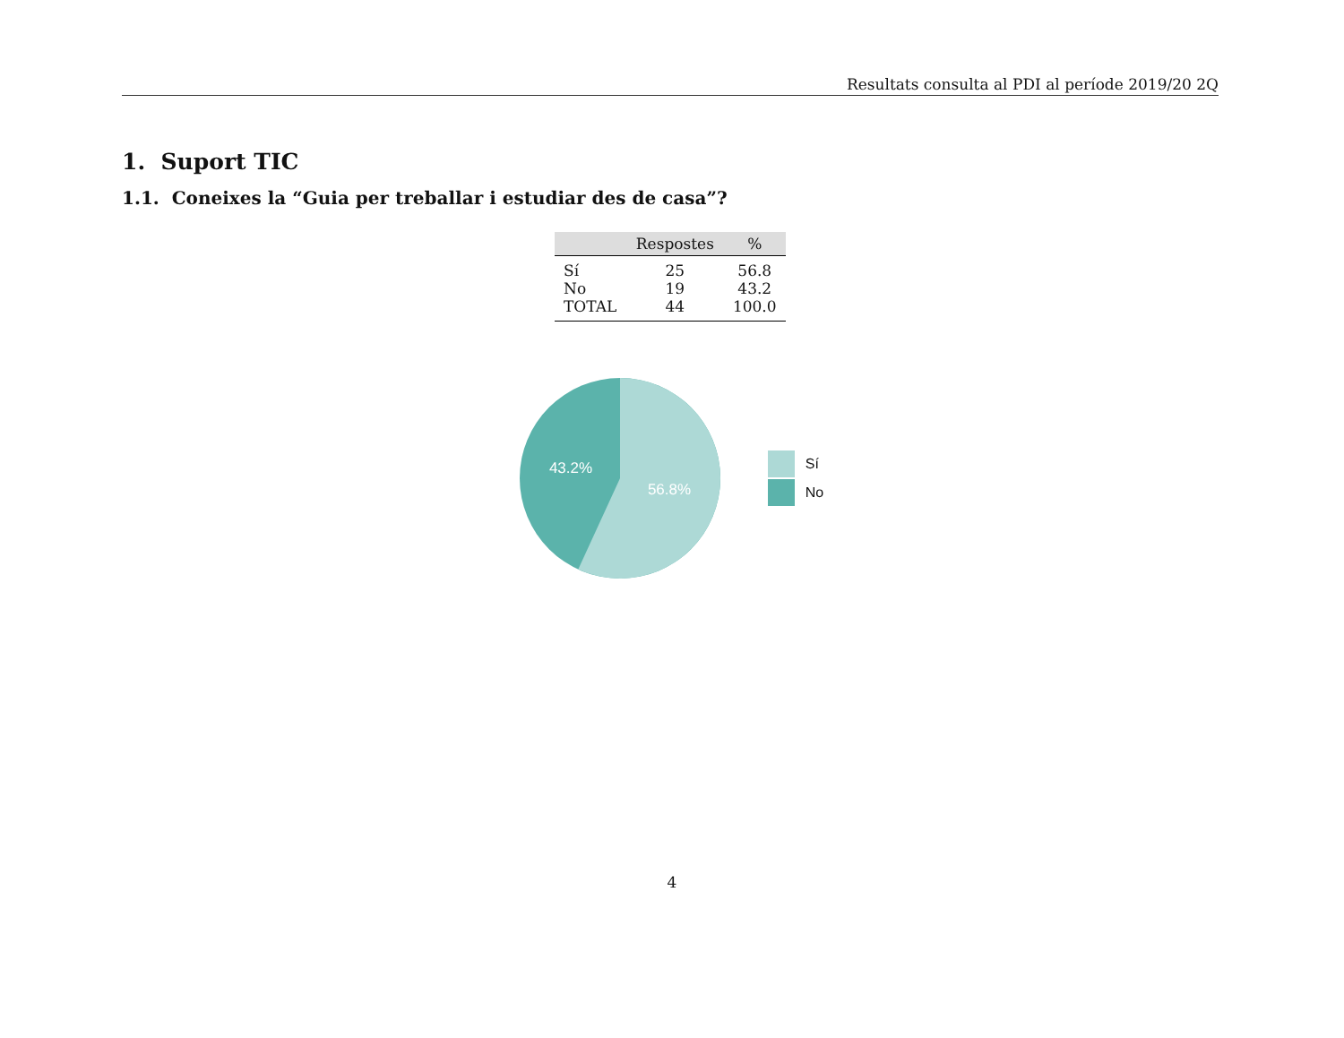Resultats consulta al PDI al període 2019/20 2Q
1. Suport TIC
1.1. Coneixes la “Guia per treballar i estudiar des de casa”?
| | Respostes | % |
| --- | --- | --- |
| Sí | 25 | 56.8 |
| No | 19 | 43.2 |
| TOTAL | 44 | 100.0 |
43.2%
56.8%
Sí
No
4